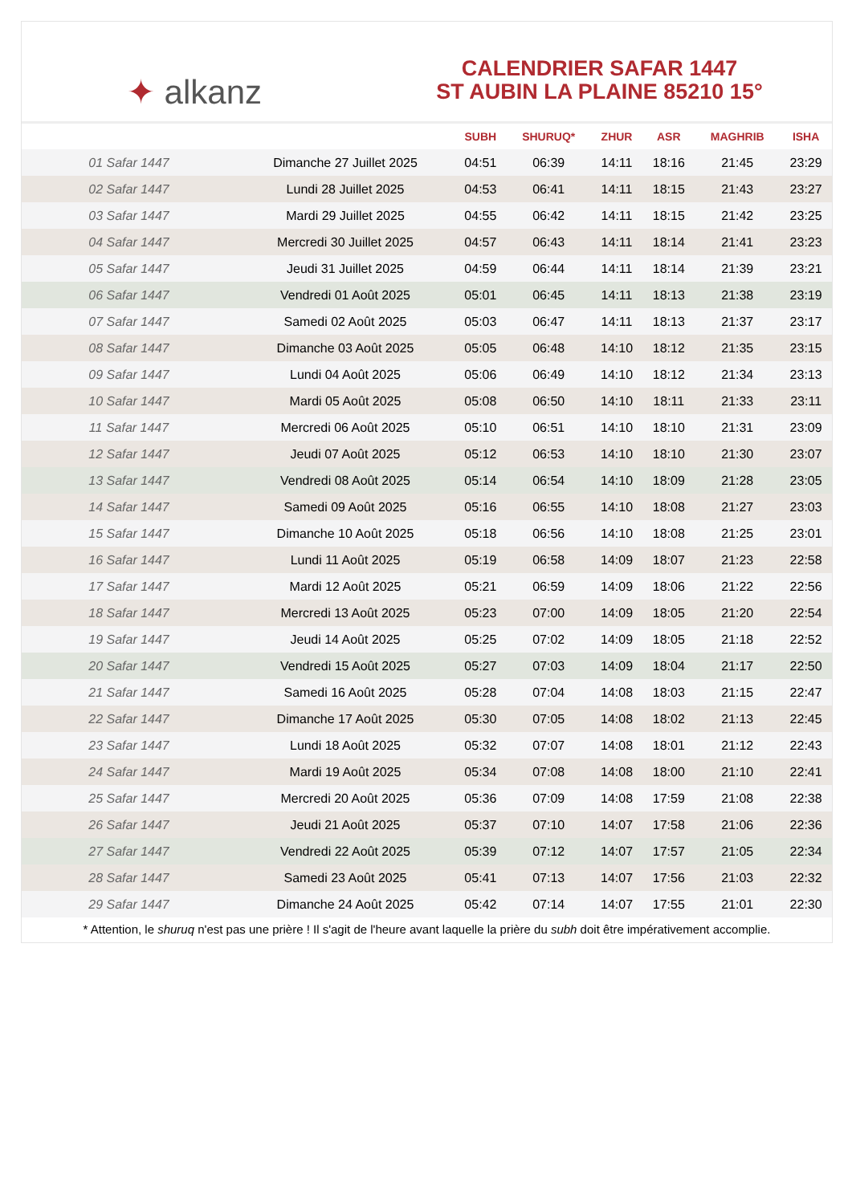✦ alkanz
CALENDRIER SAFAR 1447
ST AUBIN LA PLAINE 85210 15°
| | | SUBH | SHURUQ* | ZHUR | ASR | MAGHRIB | ISHA |
| --- | --- | --- | --- | --- | --- | --- | --- |
| 01 Safar 1447 | Dimanche 27 Juillet 2025 | 04:51 | 06:39 | 14:11 | 18:16 | 21:45 | 23:29 |
| 02 Safar 1447 | Lundi 28 Juillet 2025 | 04:53 | 06:41 | 14:11 | 18:15 | 21:43 | 23:27 |
| 03 Safar 1447 | Mardi 29 Juillet 2025 | 04:55 | 06:42 | 14:11 | 18:15 | 21:42 | 23:25 |
| 04 Safar 1447 | Mercredi 30 Juillet 2025 | 04:57 | 06:43 | 14:11 | 18:14 | 21:41 | 23:23 |
| 05 Safar 1447 | Jeudi 31 Juillet 2025 | 04:59 | 06:44 | 14:11 | 18:14 | 21:39 | 23:21 |
| 06 Safar 1447 | Vendredi 01 Août 2025 | 05:01 | 06:45 | 14:11 | 18:13 | 21:38 | 23:19 |
| 07 Safar 1447 | Samedi 02 Août 2025 | 05:03 | 06:47 | 14:11 | 18:13 | 21:37 | 23:17 |
| 08 Safar 1447 | Dimanche 03 Août 2025 | 05:05 | 06:48 | 14:10 | 18:12 | 21:35 | 23:15 |
| 09 Safar 1447 | Lundi 04 Août 2025 | 05:06 | 06:49 | 14:10 | 18:12 | 21:34 | 23:13 |
| 10 Safar 1447 | Mardi 05 Août 2025 | 05:08 | 06:50 | 14:10 | 18:11 | 21:33 | 23:11 |
| 11 Safar 1447 | Mercredi 06 Août 2025 | 05:10 | 06:51 | 14:10 | 18:10 | 21:31 | 23:09 |
| 12 Safar 1447 | Jeudi 07 Août 2025 | 05:12 | 06:53 | 14:10 | 18:10 | 21:30 | 23:07 |
| 13 Safar 1447 | Vendredi 08 Août 2025 | 05:14 | 06:54 | 14:10 | 18:09 | 21:28 | 23:05 |
| 14 Safar 1447 | Samedi 09 Août 2025 | 05:16 | 06:55 | 14:10 | 18:08 | 21:27 | 23:03 |
| 15 Safar 1447 | Dimanche 10 Août 2025 | 05:18 | 06:56 | 14:10 | 18:08 | 21:25 | 23:01 |
| 16 Safar 1447 | Lundi 11 Août 2025 | 05:19 | 06:58 | 14:09 | 18:07 | 21:23 | 22:58 |
| 17 Safar 1447 | Mardi 12 Août 2025 | 05:21 | 06:59 | 14:09 | 18:06 | 21:22 | 22:56 |
| 18 Safar 1447 | Mercredi 13 Août 2025 | 05:23 | 07:00 | 14:09 | 18:05 | 21:20 | 22:54 |
| 19 Safar 1447 | Jeudi 14 Août 2025 | 05:25 | 07:02 | 14:09 | 18:05 | 21:18 | 22:52 |
| 20 Safar 1447 | Vendredi 15 Août 2025 | 05:27 | 07:03 | 14:09 | 18:04 | 21:17 | 22:50 |
| 21 Safar 1447 | Samedi 16 Août 2025 | 05:28 | 07:04 | 14:08 | 18:03 | 21:15 | 22:47 |
| 22 Safar 1447 | Dimanche 17 Août 2025 | 05:30 | 07:05 | 14:08 | 18:02 | 21:13 | 22:45 |
| 23 Safar 1447 | Lundi 18 Août 2025 | 05:32 | 07:07 | 14:08 | 18:01 | 21:12 | 22:43 |
| 24 Safar 1447 | Mardi 19 Août 2025 | 05:34 | 07:08 | 14:08 | 18:00 | 21:10 | 22:41 |
| 25 Safar 1447 | Mercredi 20 Août 2025 | 05:36 | 07:09 | 14:08 | 17:59 | 21:08 | 22:38 |
| 26 Safar 1447 | Jeudi 21 Août 2025 | 05:37 | 07:10 | 14:07 | 17:58 | 21:06 | 22:36 |
| 27 Safar 1447 | Vendredi 22 Août 2025 | 05:39 | 07:12 | 14:07 | 17:57 | 21:05 | 22:34 |
| 28 Safar 1447 | Samedi 23 Août 2025 | 05:41 | 07:13 | 14:07 | 17:56 | 21:03 | 22:32 |
| 29 Safar 1447 | Dimanche 24 Août 2025 | 05:42 | 07:14 | 14:07 | 17:55 | 21:01 | 22:30 |
* Attention, le shuruq n'est pas une prière ! Il s'agit de l'heure avant laquelle la prière du subh doit être impérativement accomplie.